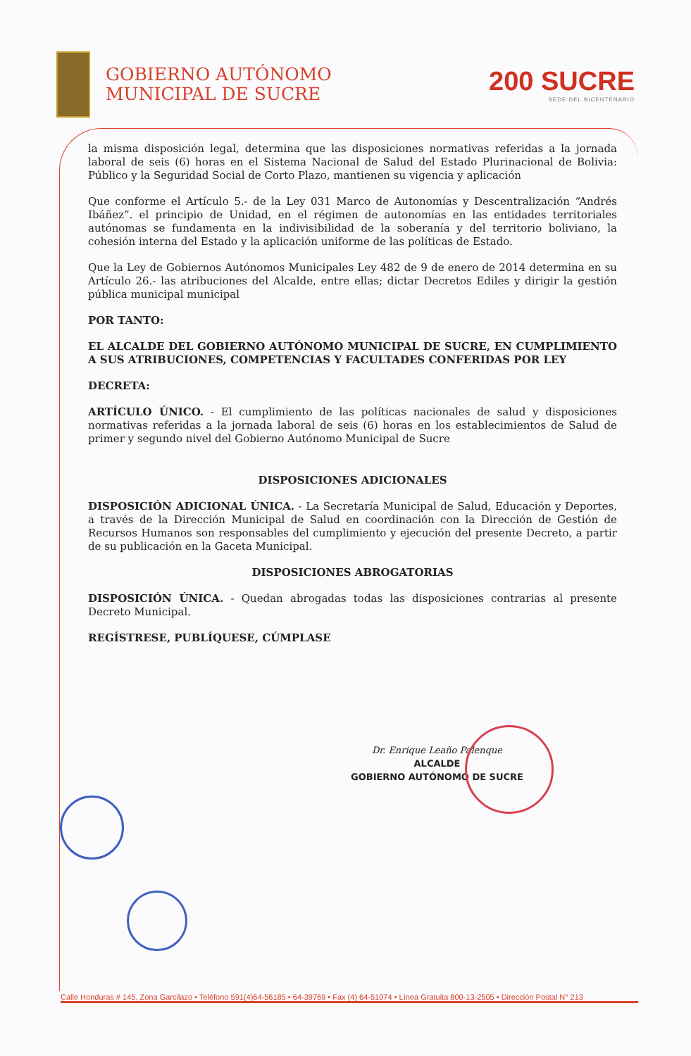GOBIERNO AUTÓNOMO
MUNICIPAL DE SUCRE
200 SUCRE
SEDE DEL BICENTENARIO
la misma disposición legal, determina que las disposiciones normativas referidas a la jornada laboral de seis (6) horas en el Sistema Nacional de Salud del Estado Plurinacional de Bolivia: Público y la Seguridad Social de Corto Plazo, mantienen su vigencia y aplicación
Que conforme el Artículo 5.- de la Ley 031 Marco de Autonomías y Descentralización “Andrés Ibáñez”. el principio de Unidad, en el régimen de autonomías en las entidades territoriales autónomas se fundamenta en la indivisibilidad de la soberanía y del territorio boliviano, la cohesión interna del Estado y la aplicación uniforme de las políticas de Estado.
Que la Ley de Gobiernos Autónomos Municipales Ley 482 de 9 de enero de 2014 determina en su Artículo 26.- las atribuciones del Alcalde, entre ellas; dictar Decretos Ediles y dirigir la gestión pública municipal municipal
POR TANTO:
EL ALCALDE DEL GOBIERNO AUTÓNOMO MUNICIPAL DE SUCRE, EN CUMPLIMIENTO A SUS ATRIBUCIONES, COMPETENCIAS Y FACULTADES CONFERIDAS POR LEY
DECRETA:
ARTÍCULO ÚNICO. - El cumplimiento de las políticas nacionales de salud y disposiciones normativas referidas a la jornada laboral de seis (6) horas en los establecimientos de Salud de primer y segundo nivel del Gobierno Autónomo Municipal de Sucre
DISPOSICIONES ADICIONALES
DISPOSICIÓN ADICIONAL ÚNICA. - La Secretaría Municipal de Salud, Educación y Deportes, a través de la Dirección Municipal de Salud en coordinación con la Dirección de Gestión de Recursos Humanos son responsables del cumplimiento y ejecución del presente Decreto, a partir de su publicación en la Gaceta Municipal.
DISPOSICIONES ABROGATORIAS
DISPOSICIÓN ÚNICA. - Quedan abrogadas todas las disposiciones contrarias al presente Decreto Municipal.
REGÍSTRESE, PUBLÍQUESE, CÚMPLASE
Dr. Enrique Leaño Palenque
ALCALDE
GOBIERNO AUTÓNOMO DE SUCRE
Calle Honduras # 145, Zona Garcilazo • Teléfono 591(4)64-56185 • 64-39769 • Fax (4) 64-51074 • Línea Gratuita 800-13-2505 • Dirección Postal N° 213